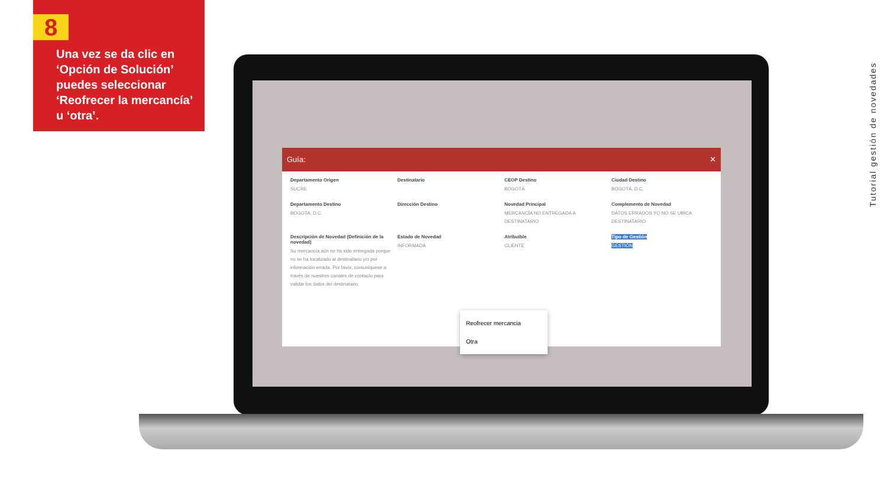8
Una vez se da clic en ‘Opción de Solución’ puedes seleccionar ‘Reofrecer la mercancía’ u ‘otra’.
Tutorial gestión de novedades
Guía: ✕
Departamento Origen
SUCRE
Destinatario
CEOP Destino
BOGOTÁ
Ciudad Destino
BOGOTÁ, D.C.
Departamento Destino
BOGOTA, D.C.
Dirección Destino
Novedad Principal
MERCANCÍA NO ENTREGADA A DESTINATARIO
Complemento de Novedad
DATOS ERRADOS YO NO SE UBICA DESTINATARIO
Descripción de Novedad (Definición de la novedad)
Su mercancía aún no ha sido entregada porque no se ha localizado al destinatario y/o por información errada. Por favor, comuníquese a través de nuestros canales de contacto para validar los datos del destinatario.
Estado de Novedad
INFORMADA
Atribuible
CLIENTE
Tipo de Gestión
GESTIÓN
Reofrecer mercancia
Otra